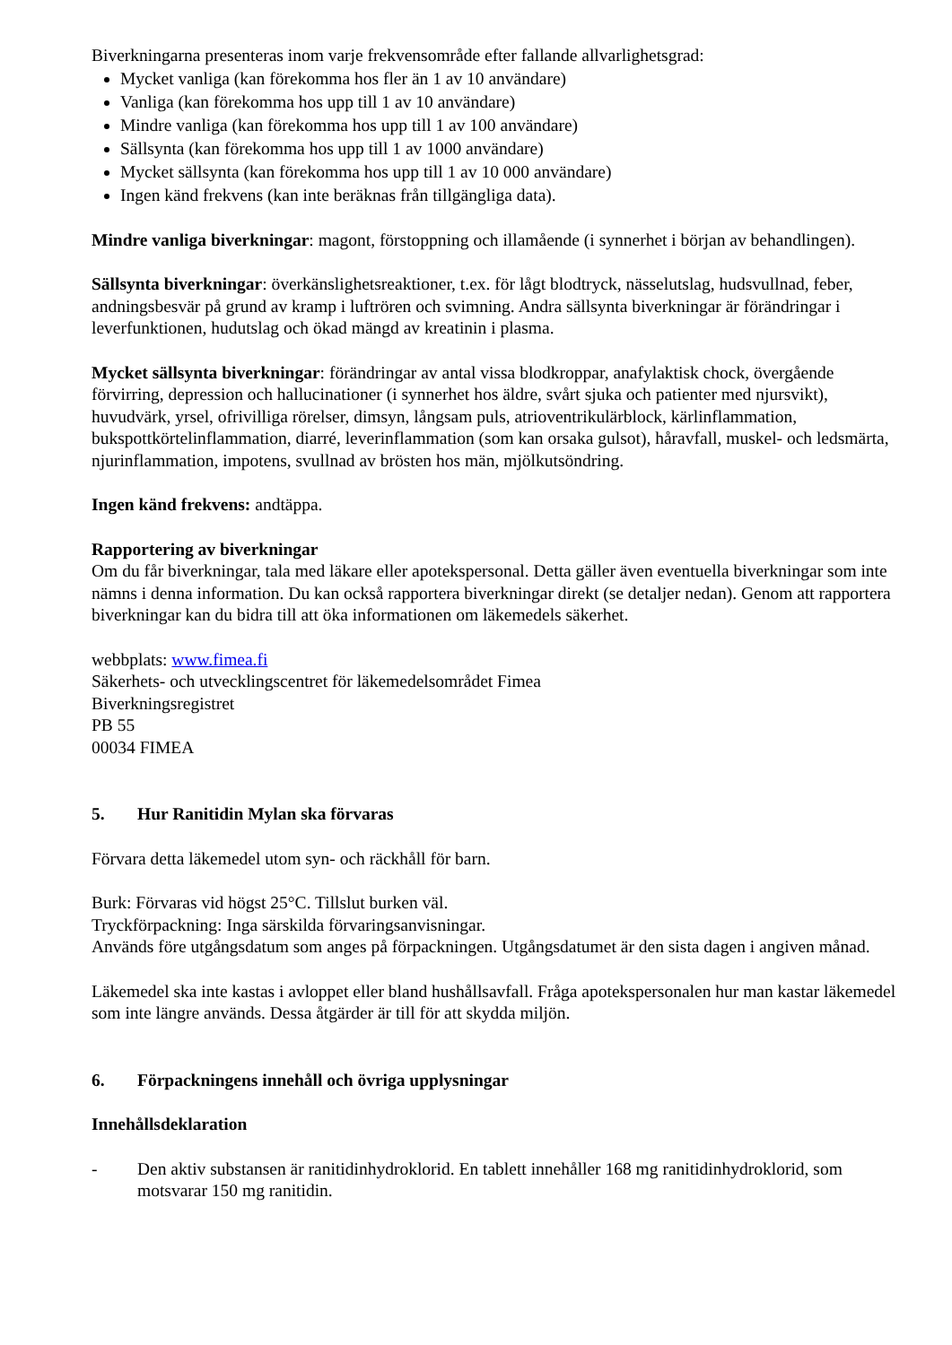Biverkningarna presenteras inom varje frekvensområde efter fallande allvarlighetsgrad:
Mycket vanliga (kan förekomma hos fler än 1 av 10 användare)
Vanliga (kan förekomma hos upp till 1 av 10 användare)
Mindre vanliga (kan förekomma hos upp till 1 av 100 användare)
Sällsynta (kan förekomma hos upp till 1 av 1000 användare)
Mycket sällsynta (kan förekomma hos upp till 1 av 10 000 användare)
Ingen känd frekvens (kan inte beräknas från tillgängliga data).
Mindre vanliga biverkningar: magont, förstoppning och illamående (i synnerhet i början av behandlingen).
Sällsynta biverkningar: överkänslighetsreaktioner, t.ex. för lågt blodtryck, nässelutslag, hudsvullnad, feber, andningsbesvär på grund av kramp i luftrören och svimning. Andra sällsynta biverkningar är förändringar i leverfunktionen, hudutslag och ökad mängd av kreatinin i plasma.
Mycket sällsynta biverkningar: förändringar av antal vissa blodkroppar, anafylaktisk chock, övergående förvirring, depression och hallucinationer (i synnerhet hos äldre, svårt sjuka och patienter med njursvikt), huvudvärk, yrsel, ofrivilliga rörelser, dimsyn, långsam puls, atrioventrikulärblock, kärlinflammation, bukspottkörtelinflammation, diarré, leverinflammation (som kan orsaka gulsot), håravfall, muskel- och ledsmärta, njurinflammation, impotens, svullnad av brösten hos män, mjölkutsöndring.
Ingen känd frekvens: andtäppa.
Rapportering av biverkningar
Om du får biverkningar, tala med läkare eller apotekspersonal. Detta gäller även eventuella biverkningar som inte nämns i denna information. Du kan också rapportera biverkningar direkt (se detaljer nedan). Genom att rapportera biverkningar kan du bidra till att öka informationen om läkemedels säkerhet.
webbplats: www.fimea.fi
Säkerhets- och utvecklingscentret för läkemedelsområdet Fimea
Biverkningsregistret
PB 55
00034 FIMEA
5. Hur Ranitidin Mylan ska förvaras
Förvara detta läkemedel utom syn- och räckhåll för barn.
Burk: Förvaras vid högst 25°C. Tillslut burken väl.
Tryckförpackning: Inga särskilda förvaringsanvisningar.
Används före utgångsdatum som anges på förpackningen. Utgångsdatumet är den sista dagen i angiven månad.
Läkemedel ska inte kastas i avloppet eller bland hushållsavfall. Fråga apotekspersonalen hur man kastar läkemedel som inte längre används. Dessa åtgärder är till för att skydda miljön.
6. Förpackningens innehåll och övriga upplysningar
Innehållsdeklaration
- Den aktiv substansen är ranitidinhydroklorid. En tablett innehåller 168 mg ranitidinhydroklorid, som motsvarar 150 mg ranitidin.